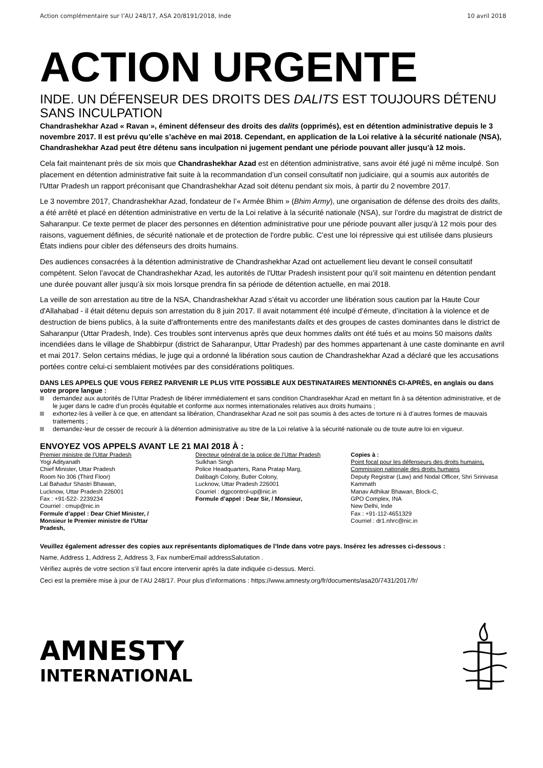Action complémentaire sur l’AU 248/17, ASA 20/8191/2018, Inde 10 avril 2018
ACTION URGENTE
INDE. UN DÉFENSEUR DES DROITS DES DALITS EST TOUJOURS DÉTENU SANS INCULPATION
Chandrashekhar Azad « Ravan », éminent défenseur des droits des dalits (opprimés), est en détention administrative depuis le 3 novembre 2017. Il est prévu qu’elle s’achève en mai 2018. Cependant, en application de la Loi relative à la sécurité nationale (NSA), Chandrashekhar Azad peut être détenu sans inculpation ni jugement pendant une période pouvant aller jusqu’à 12 mois.
Cela fait maintenant près de six mois que Chandrashekhar Azad est en détention administrative, sans avoir été jugé ni même inculpé. Son placement en détention administrative fait suite à la recommandation d’un conseil consultatif non judiciaire, qui a soumis aux autorités de l'Uttar Pradesh un rapport préconisant que Chandrashekhar Azad soit détenu pendant six mois, à partir du 2 novembre 2017.
Le 3 novembre 2017, Chandrashekhar Azad, fondateur de l’« Armée Bhim » (Bhim Army), une organisation de défense des droits des dalits, a été arrêté et placé en détention administrative en vertu de la Loi relative à la sécurité nationale (NSA), sur l’ordre du magistrat de district de Saharanpur. Ce texte permet de placer des personnes en détention administrative pour une période pouvant aller jusqu’à 12 mois pour des raisons, vaguement définies, de sécurité nationale et de protection de l'ordre public. C’est une loi répressive qui est utilisée dans plusieurs États indiens pour cibler des défenseurs des droits humains.
Des audiences consacrées à la détention administrative de Chandrashekhar Azad ont actuellement lieu devant le conseil consultatif compétent. Selon l’avocat de Chandrashekhar Azad, les autorités de l'Uttar Pradesh insistent pour qu’il soit maintenu en détention pendant une durée pouvant aller jusqu’à six mois lorsque prendra fin sa période de détention actuelle, en mai 2018.
La veille de son arrestation au titre de la NSA, Chandrashekhar Azad s’était vu accorder une libération sous caution par la Haute Cour d'Allahabad - il était détenu depuis son arrestation du 8 juin 2017. Il avait notamment été inculpé d’émeute, d’incitation à la violence et de destruction de biens publics, à la suite d'affrontements entre des manifestants dalits et des groupes de castes dominantes dans le district de Saharanpur (Uttar Pradesh, Inde). Ces troubles sont intervenus après que deux hommes dalits ont été tués et au moins 50 maisons dalits incendiées dans le village de Shabbirpur (district de Saharanpur, Uttar Pradesh) par des hommes appartenant à une caste dominante en avril et mai 2017. Selon certains médias, le juge qui a ordonné la libération sous caution de Chandrashekhar Azad a déclaré que les accusations portées contre celui-ci semblaient motivées par des considérations politiques.
DANS LES APPELS QUE VOUS FEREZ PARVENIR LE PLUS VITE POSSIBLE AUX DESTINATAIRES MENTIONNÉS CI-APRÈS, en anglais ou dans votre propre langue :
demandez aux autorités de l’Uttar Pradesh de libérer immédiatement et sans condition Chandrasekhar Azad en mettant fin à sa détention administrative, et de le juger dans le cadre d’un procès équitable et conforme aux normes internationales relatives aux droits humains ;
exhortez-les à veiller à ce que, en attendant sa libération, Chandrasekhar Azad ne soit pas soumis à des actes de torture ni à d’autres formes de mauvais traitements ;
demandez-leur de cesser de recourir à la détention administrative au titre de la Loi relative à la sécurité nationale ou de toute autre loi en vigueur.
ENVOYEZ VOS APPELS AVANT LE 21 MAI 2018 À :
Premier ministre de l’Uttar Pradesh
Yogi Adityanath
Chief Minister, Uttar Pradesh
Room No 306 (Third Floor)
Lal Bahadur Shastri Bhawan,
Lucknow, Uttar Pradesh 226001
Fax : +91-522- 2239234
Courriel : cmup@nic.in
Formule d’appel : Dear Chief Minister, /
Monsieur le Premier ministre de l’Uttar
Pradesh,
Directeur général de la police de l’Uttar Pradesh
Sulkhan Singh
Police Headquarters, Rana Pratap Marg,
Dalibagh Colony, Butler Colony,
Lucknow, Uttar Pradesh 226001
Courriel : dgpcontrol-up@nic.in
Formule d’appel : Dear Sir, / Monsieur,
Copies à :
Point focal pour les défenseurs des droits humains, Commission nationale des droits humains
Deputy Registrar (Law) and Nodal Officer, Shri Srinivasa Kammath
Manav Adhikar Bhawan, Block-C,
GPO Complex, INA
New Delhi, Inde
Fax : +91-112-4651329
Courriel : dr1.nhrc@nic.in
Veuillez également adresser des copies aux représentants diplomatiques de l’Inde dans votre pays. Insérez les adresses ci-dessous :
Name, Address 1, Address 2, Address 3, Fax numberEmail addressSalutation .
Vérifiez auprès de votre section s’il faut encore intervenir après la date indiquée ci-dessus. Merci.
Ceci est la première mise à jour de l’AU 248/17. Pour plus d’informations : https://www.amnesty.org/fr/documents/asa20/7431/2017/fr/
AMNESTY
INTERNATIONAL